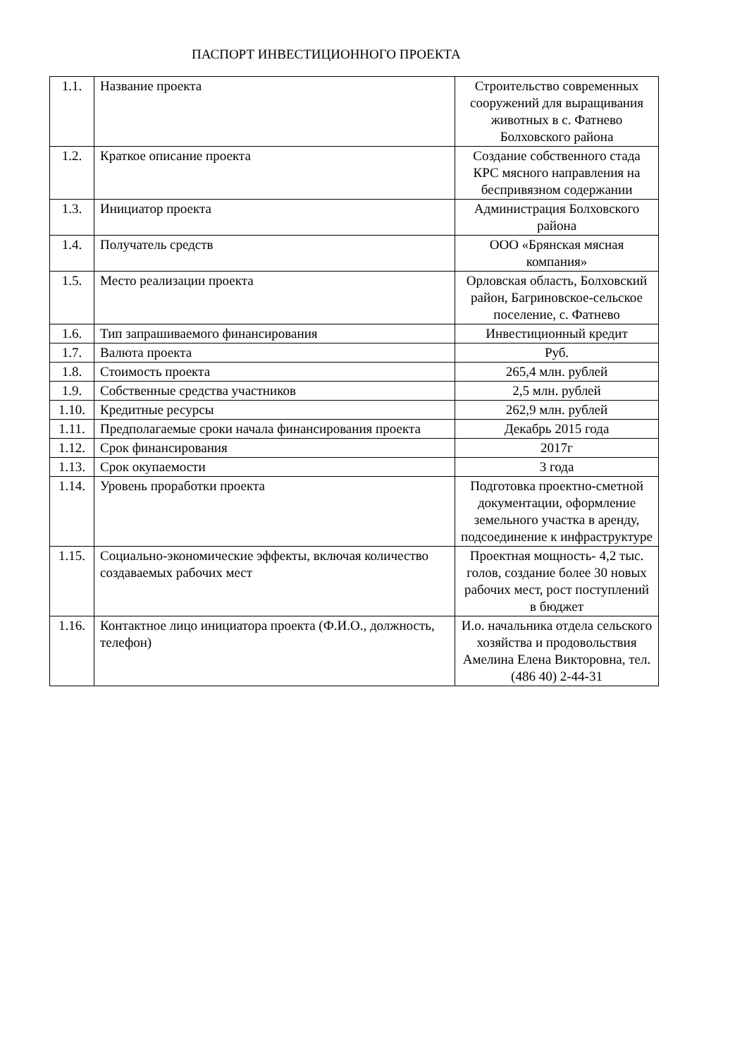ПАСПОРТ ИНВЕСТИЦИОННОГО ПРОЕКТА
| 1.1. | Название проекта | Строительство современных сооружений для выращивания животных в с. Фатнево Болховского района |
| 1.2. | Краткое описание проекта | Создание собственного стада КРС мясного направления на беспривязном содержании |
| 1.3. | Инициатор проекта | Администрация Болховского района |
| 1.4. | Получатель средств | ООО «Брянская мясная компания» |
| 1.5. | Место реализации проекта | Орловская область, Болховский район, Багриновское-сельское поселение, с. Фатнево |
| 1.6. | Тип запрашиваемого финансирования | Инвестиционный кредит |
| 1.7. | Валюта проекта | Руб. |
| 1.8. | Стоимость проекта | 265,4 млн. рублей |
| 1.9. | Собственные средства участников | 2,5 млн. рублей |
| 1.10. | Кредитные ресурсы | 262,9 млн. рублей |
| 1.11. | Предполагаемые сроки начала финансирования проекта | Декабрь 2015 года |
| 1.12. | Срок финансирования | 2017г |
| 1.13. | Срок окупаемости | 3 года |
| 1.14. | Уровень проработки проекта | Подготовка проектно-сметной документации, оформление земельного участка в аренду, подсоединение к инфраструктуре |
| 1.15. | Социально-экономические эффекты, включая количество создаваемых рабочих мест | Проектная мощность- 4,2 тыс. голов, создание более 30 новых рабочих мест, рост поступлений в бюджет |
| 1.16. | Контактное лицо инициатора проекта (Ф.И.О., должность, телефон) | И.о. начальника отдела сельского хозяйства и продовольствия Амелина Елена Викторовна, тел.(486 40) 2-44-31 |